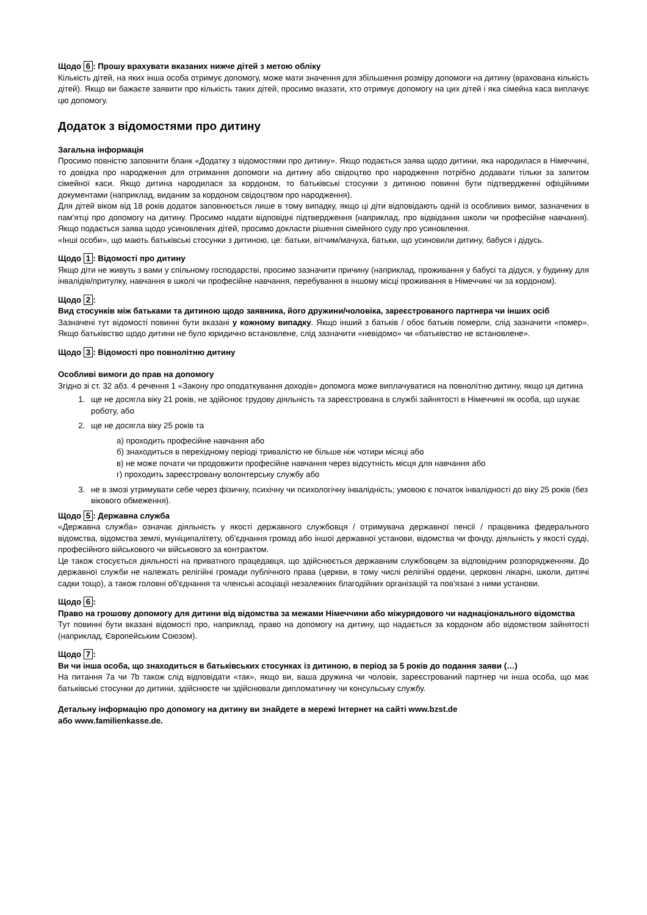Щодо 6: Прошу врахувати вказаних нижче дітей з метою обліку
Кількість дітей, на яких інша особа отримує допомогу, може мати значення для збільшення розміру допомоги на дитину (врахована кількість дітей). Якщо ви бажаєте заявити про кількість таких дітей, просимо вказати, хто отримує допомогу на цих дітей і яка сімейна каса виплачує цю допомогу.
Додаток з відомостями про дитину
Загальна інформація
Просимо повністю заповнити бланк «Додатку з відомостями про дитину». Якщо подається заява щодо дитини, яка народилася в Німеччині, то довідка про народження для отримання допомоги на дитину або свідоцтво про народження потрібно додавати тільки за запитом сімейної каси. Якщо дитина народилася за кордоном, то батьківські стосунки з дитиною повинні бути підтвердженні офіційними документами (наприклад, виданим за кордоном свідоцтвом про народження).
Для дітей віком від 18 років додаток заповнюється лише в тому випадку, якщо ці діти відповідають одній із особливих вимог, зазначених в пам'ятці про допомогу на дитину. Просимо надати відповідні підтвердження (наприклад, про відвідання школи чи професійне навчання). Якщо подається заява щодо усиновлених дітей, просимо докласти рішення сімейного суду про усиновлення.
«Інші особи», що мають батьківські стосунки з дитиною, це: батьки, вітчим/мачуха, батьки, що усиновили дитину, бабуся і дідусь.
Щодо 1: Відомості про дитину
Якщо діти не живуть з вами у спільному господарстві, просимо зазначити причину (наприклад, проживання у бабусі та дідуся, у будинку для інвалідів/притулку, навчання в школі чи професійне навчання, перебування в іншому місці проживання в Німеччині чи за кордоном).
Щодо 2:
Вид стосунків між батьками та дитиною щодо заявника, його дружини/чоловіка, зареєстрованого партнера чи інших осіб
Зазначені тут відомості повинні бути вказані у кожному випадку. Якщо інший з батьків / обоє батьків померли, слід зазначити «помер». Якщо батьківство щодо дитини не було юридично встановлене, слід зазначити «невідомо» чи «батьківство не встановлене».
Щодо 3: Відомості про повнолітню дитину
Особливі вимоги до прав на допомогу
Згідно зі ст. 32 абз. 4 речення 1 «Закону про оподаткування доходів» допомога може виплачуватися на повнолітню дитину, якщо ця дитина
1. ще не досягла віку 21 років, не здійснює трудову діяльність та зареєстрована в службі зайнятості в Німеччині як особа, що шукає роботу, або
2. ще не досягла віку 25 років та
а) проходить професійне навчання або
б) знаходиться в перехідному періоді тривалістю не більше ніж чотири місяці або
в) не може почати чи продовжити професійне навчання через відсутність місця для навчання або
г) проходить зареєстровану волонтерську службу або
3. не в змозі утримувати себе через фізичну, психічну чи психологічну інвалідність; умовою є початок інвалідності до віку 25 років (без вікового обмеження).
Щодо 5: Державна служба
«Державна служба» означає діяльність у якості державного службовця / отримувача державної пенсії / працівника федерального відомства, відомства землі, муніципалітету, об'єднання громад або іншої державної установи, відомства чи фонду, діяльність у якості судді, професійного військового чи військового за контрактом.
Це також стосується діяльності на приватного працедавця, що здійснюється державним службовцем за відповідним розпорядженням. До державної служби не належать релігійні громади публічного права (церкви, в тому числі релігійні ордени, церковні лікарні, школи, дитячі садки тощо), а також головні об'єднання та членські асоціації незалежних благодійних організацій та пов'язані з ними установи.
Щодо 6:
Право на грошову допомогу для дитини від відомства за межами Німеччини або міжурядового чи наднаціонального відомства
Тут повинні бути вказані відомості про, наприклад, право на допомогу на дитину, що надається за кордоном або відомством зайнятості (наприклад, Європейським Союзом).
Щодо 7:
Ви чи інша особа, що знаходиться в батьківських стосунках із дитиною, в період за 5 років до подання заяви (…)
На питання 7a чи 7b також слід відповідати «так», якщо ви, ваша дружина чи чоловік, зареєстрований партнер чи інша особа, що має батьківські стосунки до дитини, здійснюєте чи здійснювали дипломатичну чи консульську службу.
Детальну інформацію про допомогу на дитину ви знайдете в мережі Інтернет на сайті www.bzst.de
або www.familienkasse.de.